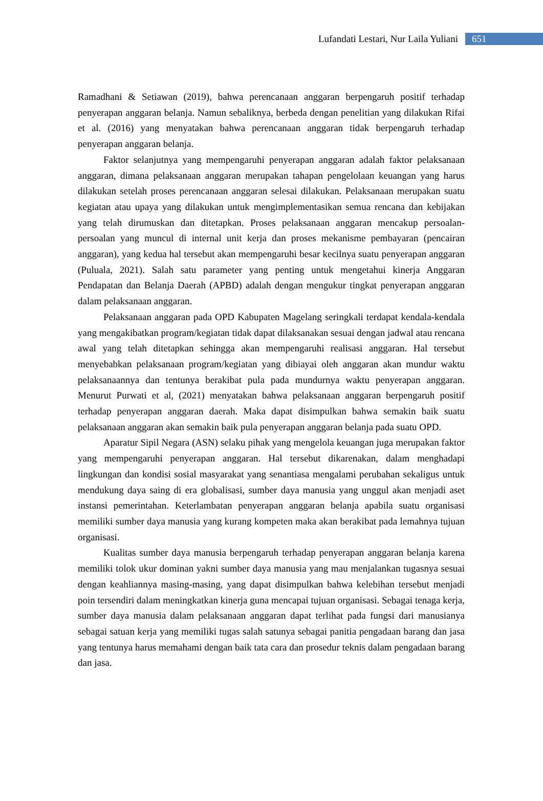Lufandati Lestari, Nur Laila Yuliani 651
Ramadhani & Setiawan (2019), bahwa perencanaan anggaran berpengaruh positif terhadap penyerapan anggaran belanja. Namun sebaliknya, berbeda dengan penelitian yang dilakukan Rifai et al. (2016) yang menyatakan bahwa perencanaan anggaran tidak berpengaruh terhadap penyerapan anggaran belanja.
Faktor selanjutnya yang mempengaruhi penyerapan anggaran adalah faktor pelaksanaan anggaran, dimana pelaksanaan anggaran merupakan tahapan pengelolaan keuangan yang harus dilakukan setelah proses perencanaan anggaran selesai dilakukan. Pelaksanaan merupakan suatu kegiatan atau upaya yang dilakukan untuk mengimplementasikan semua rencana dan kebijakan yang telah dirumuskan dan ditetapkan. Proses pelaksanaan anggaran mencakup persoalan-persoalan yang muncul di internal unit kerja dan proses mekanisme pembayaran (pencairan anggaran), yang kedua hal tersebut akan mempengaruhi besar kecilnya suatu penyerapan anggaran (Puluala, 2021). Salah satu parameter yang penting untuk mengetahui kinerja Anggaran Pendapatan dan Belanja Daerah (APBD) adalah dengan mengukur tingkat penyerapan anggaran dalam pelaksanaan anggaran.
Pelaksanaan anggaran pada OPD Kabupaten Magelang seringkali terdapat kendala-kendala yang mengakibatkan program/kegiatan tidak dapat dilaksanakan sesuai dengan jadwal atau rencana awal yang telah ditetapkan sehingga akan mempengaruhi realisasi anggaran. Hal tersebut menyebabkan pelaksanaan program/kegiatan yang dibiayai oleh anggaran akan mundur waktu pelaksanaannya dan tentunya berakibat pula pada mundurnya waktu penyerapan anggaran. Menurut Purwati et al, (2021) menyatakan bahwa pelaksanaan anggaran berpengaruh positif terhadap penyerapan anggaran daerah. Maka dapat disimpulkan bahwa semakin baik suatu pelaksanaan anggaran akan semakin baik pula penyerapan anggaran belanja pada suatu OPD.
Aparatur Sipil Negara (ASN) selaku pihak yang mengelola keuangan juga merupakan faktor yang mempengaruhi penyerapan anggaran. Hal tersebut dikarenakan, dalam menghadapi lingkungan dan kondisi sosial masyarakat yang senantiasa mengalami perubahan sekaligus untuk mendukung daya saing di era globalisasi, sumber daya manusia yang unggul akan menjadi aset instansi pemerintahan. Keterlambatan penyerapan anggaran belanja apabila suatu organisasi memiliki sumber daya manusia yang kurang kompeten maka akan berakibat pada lemahnya tujuan organisasi.
Kualitas sumber daya manusia berpengaruh terhadap penyerapan anggaran belanja karena memiliki tolok ukur dominan yakni sumber daya manusia yang mau menjalankan tugasnya sesuai dengan keahliannya masing-masing, yang dapat disimpulkan bahwa kelebihan tersebut menjadi poin tersendiri dalam meningkatkan kinerja guna mencapai tujuan organisasi. Sebagai tenaga kerja, sumber daya manusia dalam pelaksanaan anggaran dapat terlihat pada fungsi dari manusianya sebagai satuan kerja yang memiliki tugas salah satunya sebagai panitia pengadaan barang dan jasa yang tentunya harus memahami dengan baik tata cara dan prosedur teknis dalam pengadaan barang dan jasa.